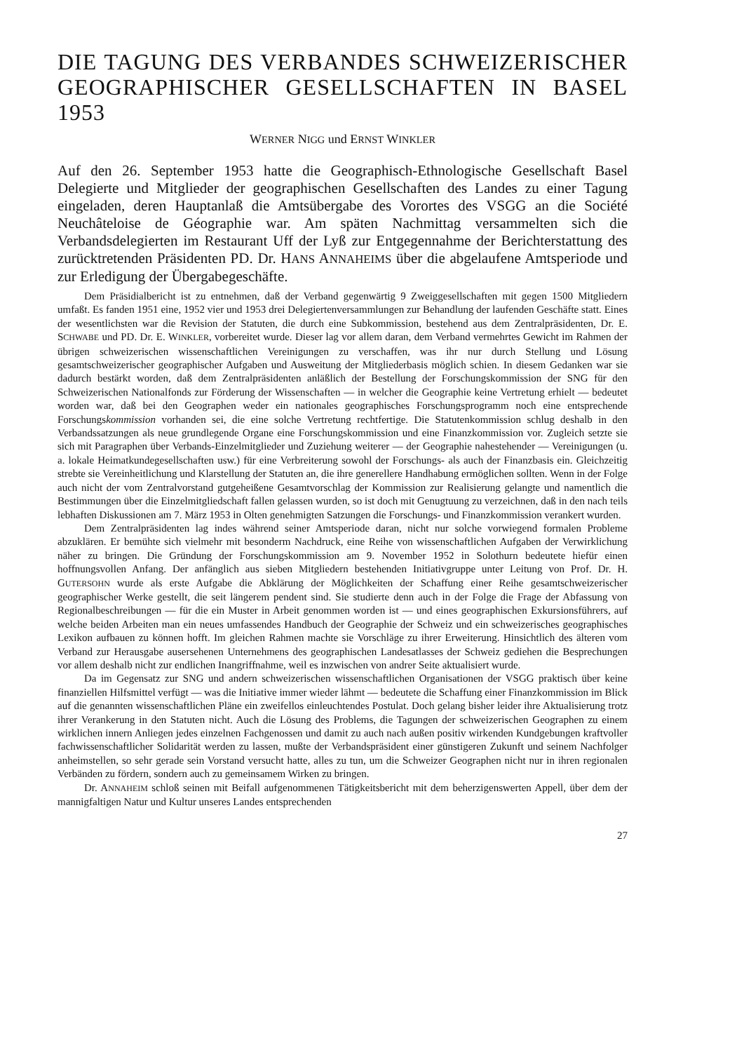DIE TAGUNG DES VERBANDES SCHWEIZERISCHER GEOGRAPHISCHER GESELLSCHAFTEN IN BASEL 1953
WERNER NIGG und ERNST WINKLER
Auf den 26. September 1953 hatte die Geographisch-Ethnologische Gesellschaft Basel Delegierte und Mitglieder der geographischen Gesellschaften des Landes zu einer Tagung eingeladen, deren Hauptanlaß die Amtsübergabe des Vorortes des VSGG an die Société Neuchâteloise de Géographie war. Am späten Nachmittag versammelten sich die Verbandsdelegierten im Restaurant Uff der Lyß zur Entgegennahme der Berichterstattung des zurücktretenden Präsidenten PD. Dr. HANS ANNAHEIMS über die abgelaufene Amtsperiode und zur Erledigung der Übergabegeschäfte.
Dem Präsidialbericht ist zu entnehmen, daß der Verband gegenwärtig 9 Zweiggesellschaften mit gegen 1500 Mitgliedern umfaßt. Es fanden 1951 eine, 1952 vier und 1953 drei Delegiertenversammlungen zur Behandlung der laufenden Geschäfte statt. Eines der wesentlichsten war die Revision der Statuten, die durch eine Subkommission, bestehend aus dem Zentralpräsidenten, Dr. E. SCHWABE und PD. Dr. E. WINKLER, vorbereitet wurde. Dieser lag vor allem daran, dem Verband vermehrtes Gewicht im Rahmen der übrigen schweizerischen wissenschaftlichen Vereinigungen zu verschaffen, was ihr nur durch Stellung und Lösung gesamtschweizerischer geographischer Aufgaben und Ausweitung der Mitgliederbasis möglich schien. In diesem Gedanken war sie dadurch bestärkt worden, daß dem Zentralpräsidenten anläßlich der Bestellung der Forschungskommission der SNG für den Schweizerischen Nationalfonds zur Förderung der Wissenschaften — in welcher die Geographie keine Vertretung erhielt — bedeutet worden war, daß bei den Geographen weder ein nationales geographisches Forschungsprogramm noch eine entsprechende Forschungskommission vorhanden sei, die eine solche Vertretung rechtfertige. Die Statutenkommission schlug deshalb in den Verbandssatzungen als neue grundlegende Organe eine Forschungskommission und eine Finanzkommission vor. Zugleich setzte sie sich mit Paragraphen über Verbands-Einzelmitglieder und Zuziehung weiterer — der Geographie nahestehender — Vereinigungen (u. a. lokale Heimatkundegesellschaften usw.) für eine Verbreiterung sowohl der Forschungs- als auch der Finanzbasis ein. Gleichzeitig strebte sie Vereinheitlichung und Klarstellung der Statuten an, die ihre generellere Handhabung ermöglichen sollten. Wenn in der Folge auch nicht der vom Zentralvorstand gutgeheißene Gesamtvorschlag der Kommission zur Realisierung gelangte und namentlich die Bestimmungen über die Einzelmitgliedschaft fallen gelassen wurden, so ist doch mit Genugtuung zu verzeichnen, daß in den nach teils lebhaften Diskussionen am 7. März 1953 in Olten genehmigten Satzungen die Forschungs- und Finanzkommission verankert wurden.
Dem Zentralpräsidenten lag indes während seiner Amtsperiode daran, nicht nur solche vorwiegend formalen Probleme abzuklären. Er bemühte sich vielmehr mit besonderm Nachdruck, eine Reihe von wissenschaftlichen Aufgaben der Verwirklichung näher zu bringen. Die Gründung der Forschungskommission am 9. November 1952 in Solothurn bedeutete hiefür einen hoffnungsvollen Anfang. Der anfänglich aus sieben Mitgliedern bestehenden Initiativgruppe unter Leitung von Prof. Dr. H. GUTERSOHN wurde als erste Aufgabe die Abklärung der Möglichkeiten der Schaffung einer Reihe gesamtschweizerischer geographischer Werke gestellt, die seit längerem pendent sind. Sie studierte denn auch in der Folge die Frage der Abfassung von Regionalbeschreibungen — für die ein Muster in Arbeit genommen worden ist — und eines geographischen Exkursionsführers, auf welche beiden Arbeiten man ein neues umfassendes Handbuch der Geographie der Schweiz und ein schweizerisches geographisches Lexikon aufbauen zu können hofft. Im gleichen Rahmen machte sie Vorschläge zu ihrer Erweiterung. Hinsichtlich des älteren vom Verband zur Herausgabe ausersehenen Unternehmens des geographischen Landesatlasses der Schweiz gediehen die Besprechungen vor allem deshalb nicht zur endlichen Inangriffnahme, weil es inzwischen von andrer Seite aktualisiert wurde.
Da im Gegensatz zur SNG und andern schweizerischen wissenschaftlichen Organisationen der VSGG praktisch über keine finanziellen Hilfsmittel verfügt — was die Initiative immer wieder lähmt — bedeutete die Schaffung einer Finanzkommission im Blick auf die genannten wissenschaftlichen Pläne ein zweifellos einleuchtendes Postulat. Doch gelang bisher leider ihre Aktualisierung trotz ihrer Verankerung in den Statuten nicht. Auch die Lösung des Problems, die Tagungen der schweizerischen Geographen zu einem wirklichen innern Anliegen jedes einzelnen Fachgenossen und damit zu auch nach außen positiv wirkenden Kundgebungen kraftvoller fachwissenschaftlicher Solidarität werden zu lassen, mußte der Verbandspräsident einer günstigeren Zukunft und seinem Nachfolger anheimstellen, so sehr gerade sein Vorstand versucht hatte, alles zu tun, um die Schweizer Geographen nicht nur in ihren regionalen Verbänden zu fördern, sondern auch zu gemeinsamem Wirken zu bringen.
Dr. ANNAHEIM schloß seinen mit Beifall aufgenommenen Tätigkeitsbericht mit dem beherzigenswerten Appell, über dem der mannigfaltigen Natur und Kultur unseres Landes entsprechenden
27